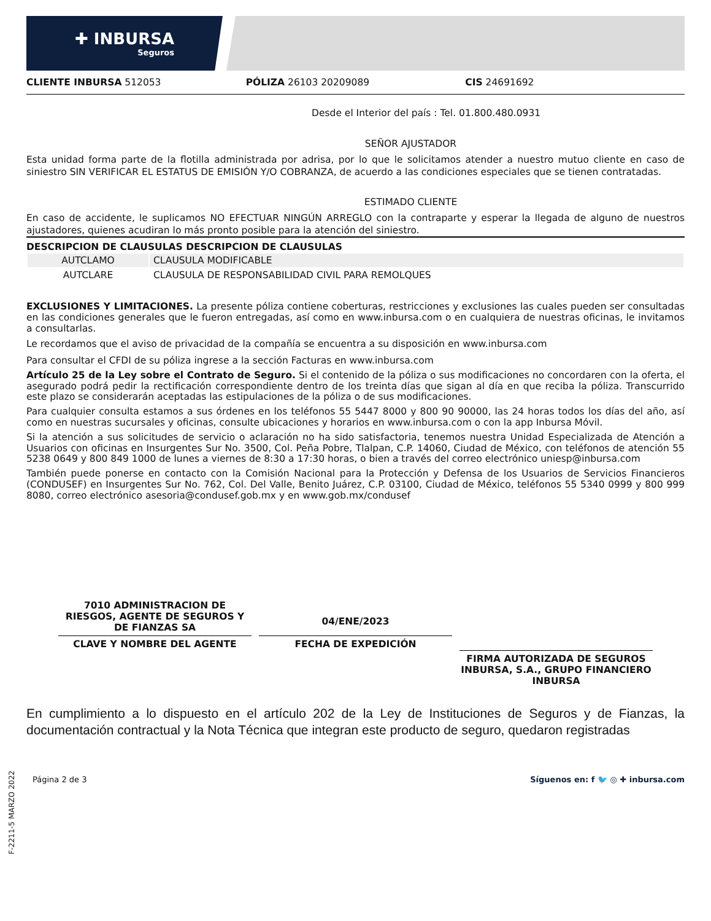✚ INBURSA
Seguros
CLIENTE INBURSA 512053 PÓLIZA 26103 20209089 CIS 24691692
Desde el Interior del país : Tel. 01.800.480.0931
SEÑOR AJUSTADOR
Esta unidad forma parte de la flotilla administrada por adrisa, por lo que le solicitamos atender a nuestro mutuo cliente en caso de siniestro SIN VERIFICAR EL ESTATUS DE EMISIÓN Y/O COBRANZA, de acuerdo a las condiciones especiales que se tienen contratadas.
ESTIMADO CLIENTE
En caso de accidente, le suplicamos NO EFECTUAR NINGÚN ARREGLO con la contraparte y esperar la llegada de alguno de nuestros ajustadores, quienes acudiran lo más pronto posible para la atención del siniestro.
DESCRIPCION DE CLAUSULAS DESCRIPCION DE CLAUSULAS
| AUTCLAMO | CLAUSULA MODIFICABLE |
| AUTCLARE | CLAUSULA DE RESPONSABILIDAD CIVIL PARA REMOLQUES |
EXCLUSIONES Y LIMITACIONES. La presente póliza contiene coberturas, restricciones y exclusiones las cuales pueden ser consultadas en las condiciones generales que le fueron entregadas, así como en www.inbursa.com o en cualquiera de nuestras oficinas, le invitamos a consultarlas.
Le recordamos que el aviso de privacidad de la compañía se encuentra a su disposición en www.inbursa.com
Para consultar el CFDI de su póliza ingrese a la sección Facturas en www.inbursa.com
Artículo 25 de la Ley sobre el Contrato de Seguro. Si el contenido de la póliza o sus modificaciones no concordaren con la oferta, el asegurado podrá pedir la rectificación correspondiente dentro de los treinta días que sigan al día en que reciba la póliza. Transcurrido este plazo se considerarán aceptadas las estipulaciones de la póliza o de sus modificaciones.
Para cualquier consulta estamos a sus órdenes en los teléfonos 55 5447 8000 y 800 90 90000, las 24 horas todos los días del año, así como en nuestras sucursales y oficinas, consulte ubicaciones y horarios en www.inbursa.com o con la app Inbursa Móvil.
Si la atención a sus solicitudes de servicio o aclaración no ha sido satisfactoria, tenemos nuestra Unidad Especializada de Atención a Usuarios con oficinas en Insurgentes Sur No. 3500, Col. Peña Pobre, Tlalpan, C.P. 14060, Ciudad de México, con teléfonos de atención 55 5238 0649 y 800 849 1000 de lunes a viernes de 8:30 a 17:30 horas, o bien a través del correo electrónico uniesp@inbursa.com
También puede ponerse en contacto con la Comisión Nacional para la Protección y Defensa de los Usuarios de Servicios Financieros (CONDUSEF) en Insurgentes Sur No. 762, Col. Del Valle, Benito Juárez, C.P. 03100, Ciudad de México, teléfonos 55 5340 0999 y 800 999 8080, correo electrónico asesoria@condusef.gob.mx y en www.gob.mx/condusef
7010 ADMINISTRACION DE RIESGOS, AGENTE DE SEGUROS Y DE FIANZAS SA
CLAVE Y NOMBRE DEL AGENTE
04/ENE/2023
FECHA DE EXPEDICIÓN
FIRMA AUTORIZADA DE SEGUROS INBURSA, S.A., GRUPO FINANCIERO INBURSA
En cumplimiento a lo dispuesto en el artículo 202 de la Ley de Instituciones de Seguros y de Fianzas, la documentación contractual y la Nota Técnica que integran este producto de seguro, quedaron registradas
Página 2 de 3 Síguenos en: f 🐦 ◎ ✚ inbursa.com
F-2211-5 MARZO 2022